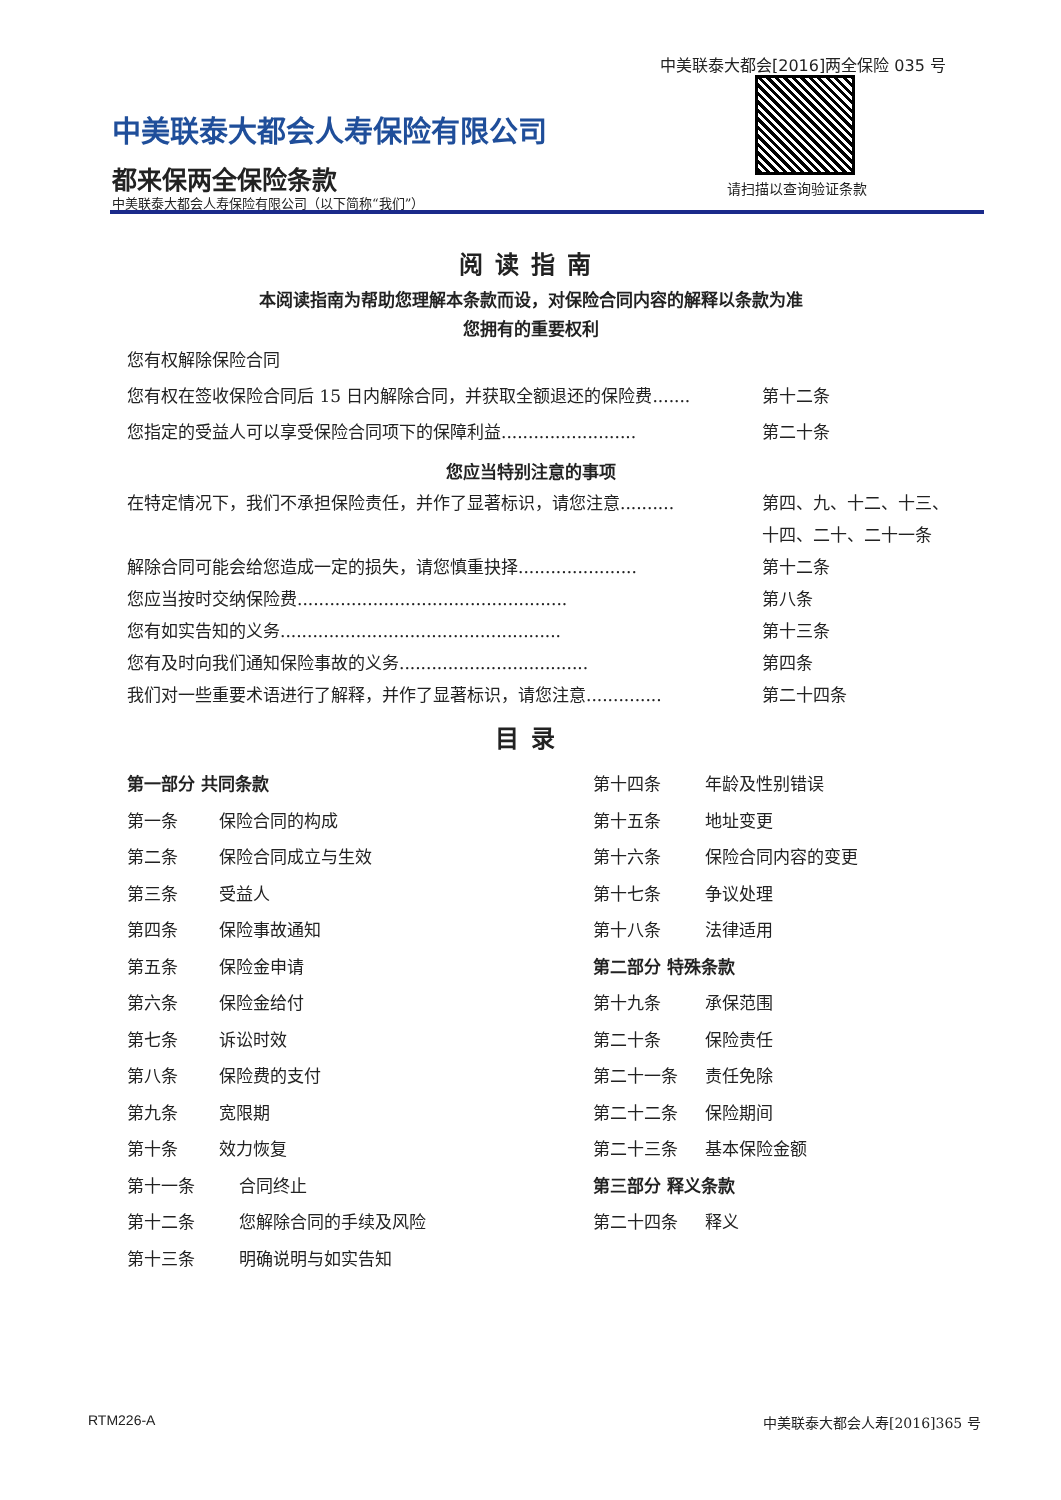中美联泰大都会[2016]两全保险 035 号
请扫描以查询验证条款
中美联泰大都会人寿保险有限公司
都来保两全保险条款
中美联泰大都会人寿保险有限公司（以下简称“我们”）
阅读指南
本阅读指南为帮助您理解本条款而设，对保险合同内容的解释以条款为准
您拥有的重要权利
您有权解除保险合同
您有权在签收保险合同后 15 日内解除合同，并获取全额退还的保险费....... 第十二条
您指定的受益人可以享受保险合同项下的保障利益......................... 第二十条
您应当特别注意的事项
在特定情况下，我们不承担保险责任，并作了显著标识，请您注意.......... 第四、九、十二、十三、
十四、二十、二十一条
解除合同可能会给您造成一定的损失，请您慎重抉择...................... 第十二条
您应当按时交纳保险费.................................................. 第八条
您有如实告知的义务.................................................... 第十三条
您有及时向我们通知保险事故的义务................................... 第四条
我们对一些重要术语进行了解释，并作了显著标识，请您注意.............. 第二十四条
目录
第一部分 共同条款
第一条 保险合同的构成
第二条 保险合同成立与生效
第三条 受益人
第四条 保险事故通知
第五条 保险金申请
第六条 保险金给付
第七条 诉讼时效
第八条 保险费的支付
第九条 宽限期
第十条 效力恢复
第十一条 合同终止
第十二条 您解除合同的手续及风险
第十三条 明确说明与如实告知
第十四条 年龄及性别错误
第十五条 地址变更
第十六条 保险合同内容的变更
第十七条 争议处理
第十八条 法律适用
第二部分 特殊条款
第十九条 承保范围
第二十条 保险责任
第二十一条 责任免除
第二十二条 保险期间
第二十三条 基本保险金额
第三部分 释义条款
第二十四条 释义
RTM226-A 中美联泰大都会人寿[2016]365 号